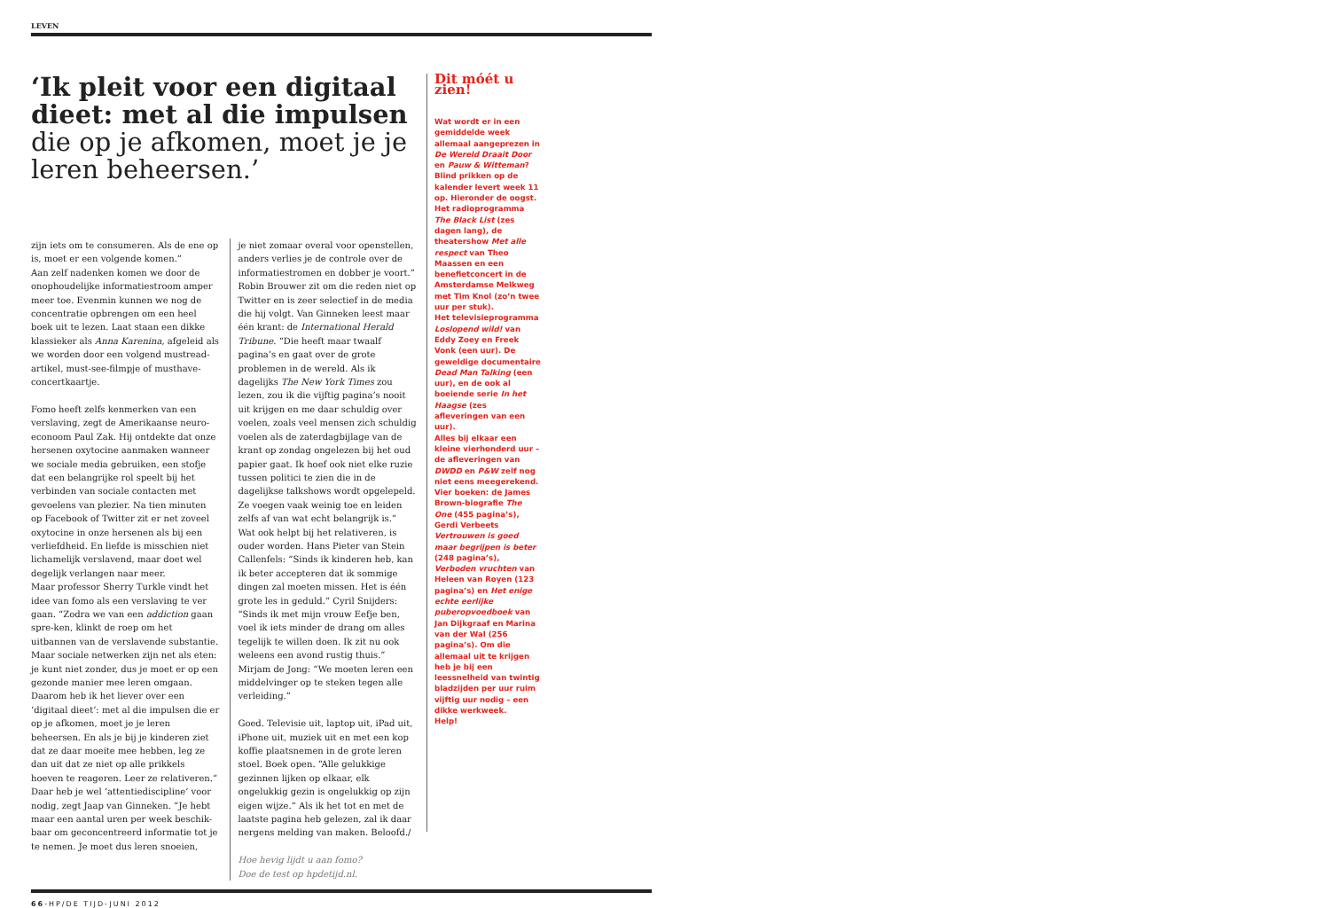LEVEN
‘Ik pleit voor een digitaal dieet: met al die impulsen die op je afkomen, moet je je leren beheersen.’
zijn iets om te consumeren. Als de ene op is, moet er een volgende komen.”
Aan zelf nadenken komen we door de onophoudelijke informatiestroom amper meer toe. Evenmin kunnen we nog de concentratie opbrengen om een heel boek uit te lezen. Laat staan een dikke klassieker als Anna Karenina, afgeleid als we worden door een volgend mustread-artikel, must-see-filmpje of musthave-concertkaartje.
Fomo heeft zelfs kenmerken van een verslaving, zegt de Amerikaanse neuro-econoom Paul Zak. Hij ontdekte dat onze hersenen oxytocine aanmaken wanneer we sociale media gebruiken, een stofje dat een belangrijke rol speelt bij het verbinden van sociale contacten met gevoelens van plezier. Na tien minuten op Facebook of Twitter zit er net zoveel oxytocine in onze hersenen als bij een verliefdheid. En liefde is misschien niet lichamelijk verslavend, maar doet wel degelijk verlangen naar meer.
Maar professor Sherry Turkle vindt het idee van fomo als een verslaving te ver gaan. “Zodra we van een addiction gaan spre-ken, klinkt de roep om het uitbannen van de verslavende substantie. Maar sociale netwerken zijn net als eten: je kunt niet zonder, dus je moet er op een gezonde manier mee leren omgaan. Daarom heb ik het liever over een ‘digitaal dieet’: met al die impulsen die er op je afkomen, moet je je leren beheersen. En als je bij je kinderen ziet dat ze daar moeite mee hebben, leg ze dan uit dat ze niet op alle prikkels hoeven te reageren. Leer ze relativeren.”
Daar heb je wel ‘attentiediscipline’ voor nodig, zegt Jaap van Ginneken. “Je hebt maar een aantal uren per week beschik-baar om geconcentreerd informatie tot je te nemen. Je moet dus leren snoeien,
je niet zomaar overal voor openstellen, anders verlies je de controle over de informatiestromen en dobber je voort.”
Robin Brouwer zit om die reden niet op Twitter en is zeer selectief in de media die hij volgt. Van Ginneken leest maar één krant: de International Herald Tribune. “Die heeft maar twaalf pagina’s en gaat over de grote problemen in de wereld. Als ik dagelijks The New York Times zou lezen, zou ik die vijftig pagina’s nooit uit krijgen en me daar schuldig over voelen, zoals veel mensen zich schuldig voelen als de zaterdagbijlage van de krant op zondag ongelezen bij het oud papier gaat. Ik hoef ook niet elke ruzie tussen politici te zien die in de dagelijkse talkshows wordt opgelepeld. Ze voegen vaak weinig toe en leiden zelfs af van wat echt belangrijk is.”
Wat ook helpt bij het relativeren, is ouder worden. Hans Pieter van Stein Callenfels: “Sinds ik kinderen heb, kan ik beter accepteren dat ik sommige dingen zal moeten missen. Het is één grote les in geduld.” Cyril Snijders: “Sinds ik met mijn vrouw Eefje ben, voel ik iets minder de drang om alles tegelijk te willen doen. Ik zit nu ook weleens een avond rustig thuis.” Mirjam de Jong: “We moeten leren een middelvinger op te steken tegen alle verleiding.”
Goed. Televisie uit, laptop uit, iPad uit, iPhone uit, muziek uit en met een kop koffie plaatsnemen in de grote leren stoel. Boek open. “Alle gelukkige gezinnen lijken op elkaar, elk ongelukkig gezin is ongelukkig op zijn eigen wijze.” Als ik het tot en met de laatste pagina heb gelezen, zal ik daar nergens melding van maken. Beloofd./
Hoe hevig lijdt u aan fomo?
Doe de test op hpdetijd.nl.
Dit móét u zien!
Wat wordt er in een gemiddelde week allemaal aangeprezen in De Wereld Draait Door en Pauw & Witteman? Blind prikken op de kalender levert week 11 op. Hieronder de oogst.
Het radioprogramma The Black List (zes dagen lang), de theatershow Met alle respect van Theo Maassen en een benefietconcert in de Amsterdamse Melkweg met Tim Knol (zo’n twee uur per stuk).
Het televisieprogramma Loslopend wild! van Eddy Zoey en Freek Vonk (een uur). De geweldige documentaire Dead Man Talking (een uur), en de ook al boeiende serie In het Haagse (zes afleveringen van een uur).
Alles bij elkaar een kleine vierhonderd uur – de afleveringen van DWDD en P&W zelf nog niet eens meegerekend.
Vier boeken: de James Brown-biografie The One (455 pagina’s), Gerdi Verbeets Vertrouwen is goed maar begrijpen is beter (248 pagina’s), Verboden vruchten van Heleen van Royen (123 pagina’s) en Het enige echte eerlijke puberopvoedboek van Jan Dijkgraaf en Marina van der Wal (256 pagina’s). Om die allemaal uit te krijgen heb je bij een leessnelheid van twintig bladzijden per uur ruim vijftig uur nodig – een dikke werkweek.
Help!
66-HP/DE TIJD-JUNI 2012